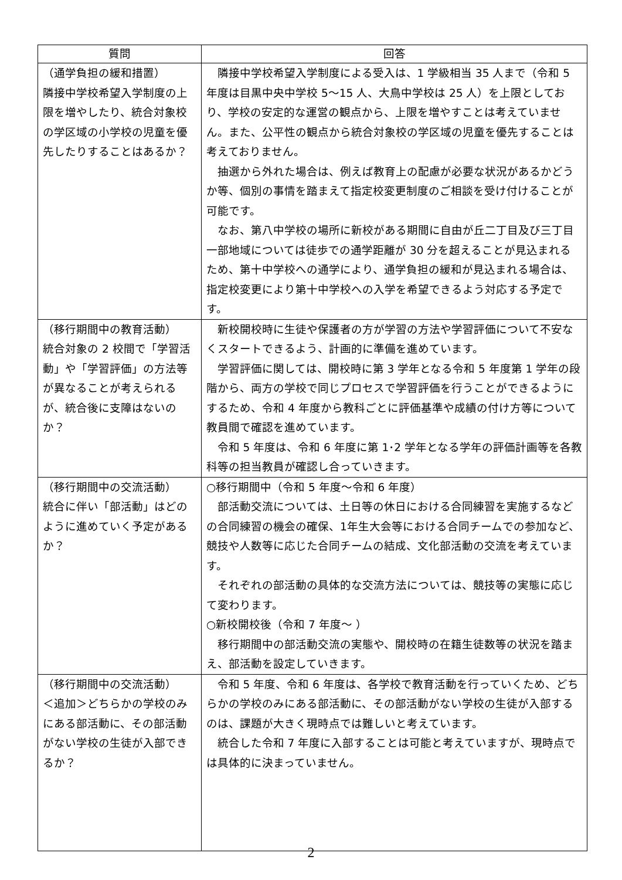| 質問 | 回答 |
| --- | --- |
| （通学負担の緩和措置） 隣接中学校希望入学制度の上限を増やしたり、統合対象校の学区域の小学校の児童を優先したりすることはあるか？ | 隣接中学校希望入学制度による受入は、1 学級相当 35 人まで（令和 5 年度は目黒中央中学校 5～15 人、大鳥中学校は 25 人）を上限としており、学校の安定的な運営の観点から、上限を増やすことは考えていません。また、公平性の観点から統合対象校の学区域の児童を優先することは考えておりません。 抽選から外れた場合は、例えば教育上の配慮が必要な状況があるかどうか等、個別の事情を踏まえて指定校変更制度のご相談を受け付けることが可能です。 なお、第八中学校の場所に新校がある期間に自由が丘二丁目及び三丁目一部地域については徒歩での通学距離が 30 分を超えることが見込まれるため、第十中学校への通学により、通学負担の緩和が見込まれる場合は、指定校変更により第十中学校への入学を希望できるよう対応する予定です。 |
| （移行期間中の教育活動） 統合対象の 2 校間で「学習活動」や「学習評価」の方法等が異なることが考えられるが、統合後に支障はないのか？ | 新校開校時に生徒や保護者の方が学習の方法や学習評価について不安なくスタートできるよう、計画的に準備を進めています。 学習評価に関しては、開校時に第 3 学年となる令和 5 年度第 1 学年の段階から、両方の学校で同じプロセスで学習評価を行うことができるようにするため、令和 4 年度から教科ごとに評価基準や成績の付け方等について教員間で確認を進めています。 令和 5 年度は、令和 6 年度に第 1･2 学年となる学年の評価計画等を各教科等の担当教員が確認し合っていきます。 |
| （移行期間中の交流活動） 統合に伴い「部活動」はどのように進めていく予定があるか？ | ○移行期間中（令和 5 年度～令和 6 年度） 部活動交流については、土日等の休日における合同練習を実施するなどの合同練習の機会の確保、1年生大会等における合同チームでの参加など、競技や人数等に応じた合同チームの結成、文化部活動の交流を考えています。 それぞれの部活動の具体的な交流方法については、競技等の実態に応じて変わります。 ○新校開校後（令和 7 年度～ ） 移行期間中の部活動交流の実態や、開校時の在籍生徒数等の状況を踏まえ、部活動を設定していきます。 |
| （移行期間中の交流活動） ＜追加＞どちらかの学校のみにある部活動に、その部活動がない学校の生徒が入部できるか？ | 令和 5 年度、令和 6 年度は、各学校で教育活動を行っていくため、どちらかの学校のみにある部活動に、その部活動がない学校の生徒が入部するのは、課題が大きく現時点では難しいと考えています。 統合した令和 7 年度に入部することは可能と考えていますが、現時点では具体的に決まっていません。 |
2